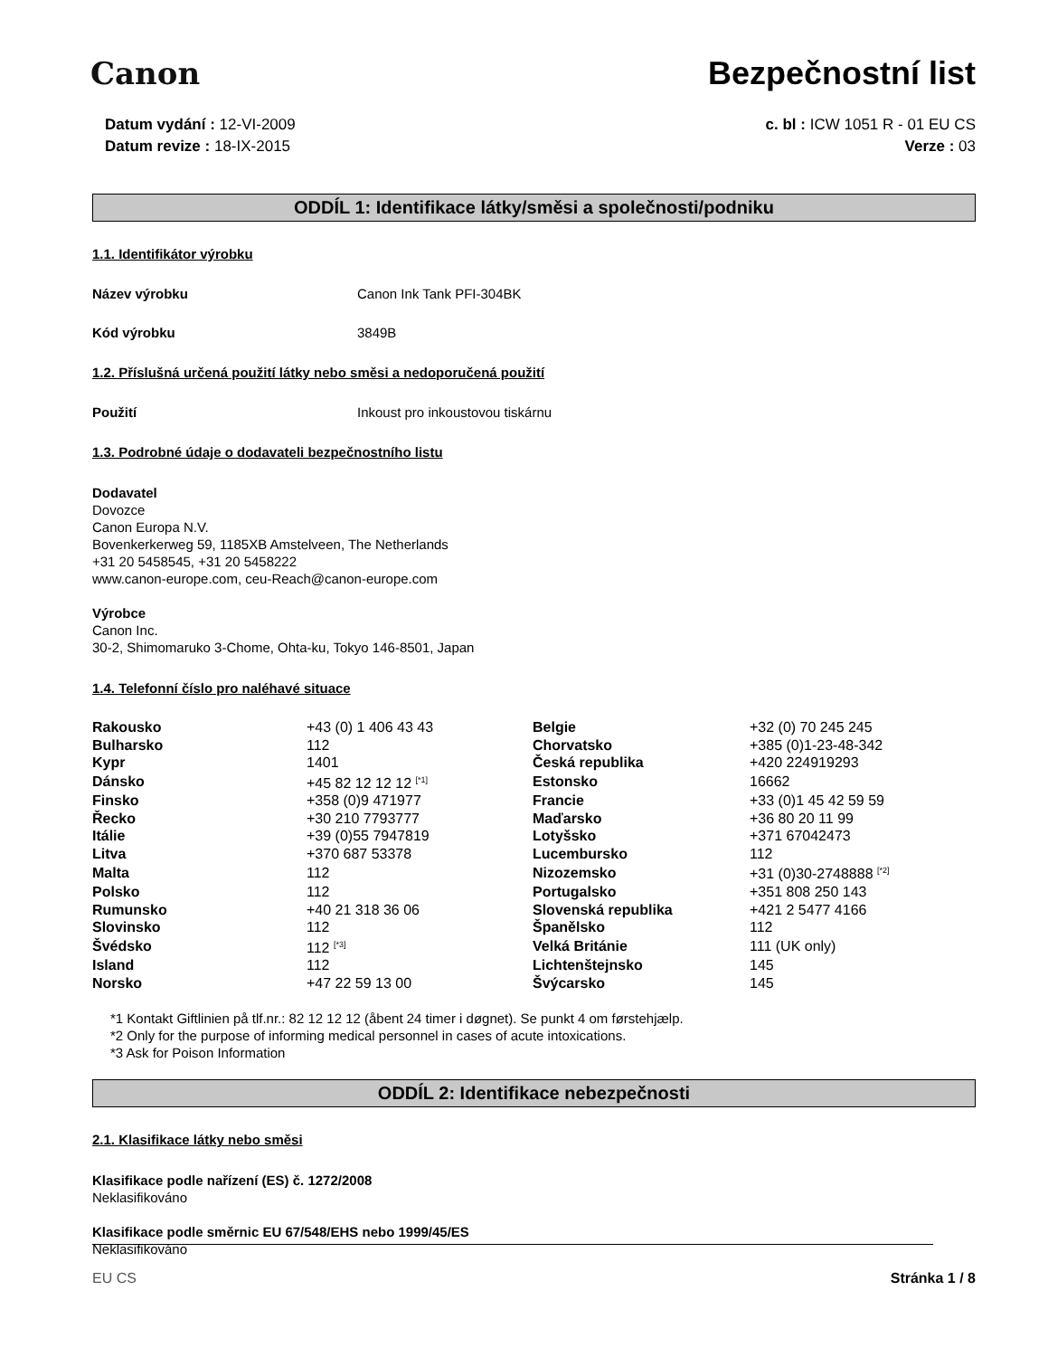Canon Bezpečnostní list
Datum vydání : 12-VI-2009
Datum revize : 18-IX-2015
c. bl : ICW 1051 R - 01 EU CS
Verze : 03
ODDÍL 1: Identifikace látky/směsi a společnosti/podniku
1.1. Identifikátor výrobku
Název výrobku Canon Ink Tank PFI-304BK
Kód výrobku 3849B
1.2. Příslušná určená použití látky nebo směsi a nedoporučená použití
Použití Inkoust pro inkoustovou tiskárnu
1.3. Podrobné údaje o dodavateli bezpečnostního listu
Dodavatel
Dovozce
Canon Europa N.V.
Bovenkerkerweg 59, 1185XB Amstelveen, The Netherlands
+31 20 5458545, +31 20 5458222
www.canon-europe.com, ceu-Reach@canon-europe.com
Výrobce
Canon Inc.
30-2, Shimomaruko 3-Chome, Ohta-ku, Tokyo 146-8501, Japan
1.4. Telefonní číslo pro naléhavé situace
| Rakousko | +43 (0) 1 406 43 43 | Belgie | +32 (0) 70 245 245 |
| Bulharsko | 112 | Chorvatsko | +385 (0)1-23-48-342 |
| Kypr | 1401 | Česká republika | +420 224919293 |
| Dánsko | +45 82 12 12 12 <sup>[*1]</sup> | Estonsko | 16662 |
| Finsko | +358 (0)9 471977 | Francie | +33 (0)1 45 42 59 59 |
| Řecko | +30 210 7793777 | Maďarsko | +36 80 20 11 99 |
| Itálie | +39 (0)55 7947819 | Lotyšsko | +371 67042473 |
| Litva | +370 687 53378 | Lucembursko | 112 |
| Malta | 112 | Nizozemsko | +31 (0)30-2748888 <sup>[*2]</sup> |
| Polsko | 112 | Portugalsko | +351 808 250 143 |
| Rumunsko | +40 21 318 36 06 | Slovenská republika | +421 2 5477 4166 |
| Slovinsko | 112 | Španělsko | 112 |
| Švédsko | 112 <sup>[*3]</sup> | Velká Británie | 111 (UK only) |
| Island | 112 | Lichtenštejnsko | 145 |
| Norsko | +47 22 59 13 00 | Švýcarsko | 145 |
*1 Kontakt Giftlinien på tlf.nr.: 82 12 12 12 (åbent 24 timer i døgnet). Se punkt 4 om førstehjælp.
*2 Only for the purpose of informing medical personnel in cases of acute intoxications.
*3 Ask for Poison Information
ODDÍL 2: Identifikace nebezpečnosti
2.1. Klasifikace látky nebo směsi
Klasifikace podle nařízení (ES) č. 1272/2008
Neklasifikováno
Klasifikace podle směrnic EU 67/548/EHS nebo 1999/45/ES
Neklasifikováno
EU CS Stránka 1 / 8